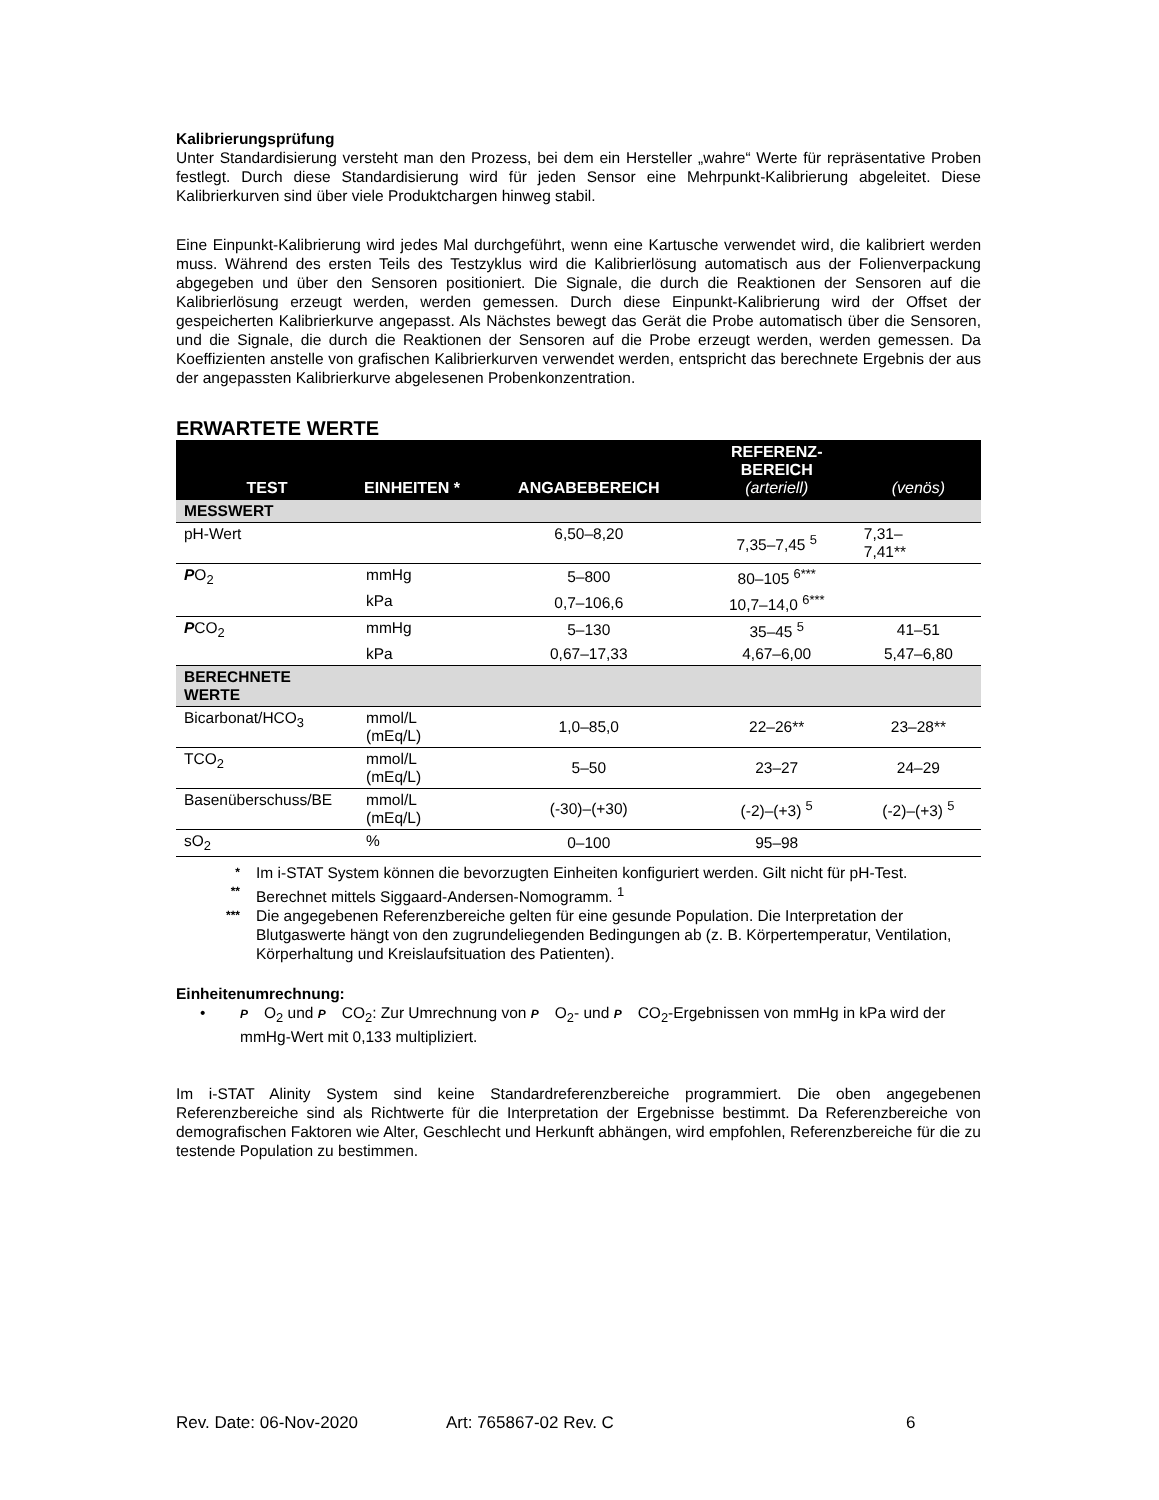Kalibrierungsprüfung
Unter Standardisierung versteht man den Prozess, bei dem ein Hersteller „wahre“ Werte für repräsentative Proben festlegt. Durch diese Standardisierung wird für jeden Sensor eine Mehrpunkt-Kalibrierung abgeleitet. Diese Kalibrierkurven sind über viele Produktchargen hinweg stabil.
Eine Einpunkt-Kalibrierung wird jedes Mal durchgeführt, wenn eine Kartusche verwendet wird, die kalibriert werden muss. Während des ersten Teils des Testzyklus wird die Kalibrierlösung automatisch aus der Folienverpackung abgegeben und über den Sensoren positioniert. Die Signale, die durch die Reaktionen der Sensoren auf die Kalibrierlösung erzeugt werden, werden gemessen. Durch diese Einpunkt-Kalibrierung wird der Offset der gespeicherten Kalibrierkurve angepasst. Als Nächstes bewegt das Gerät die Probe automatisch über die Sensoren, und die Signale, die durch die Reaktionen der Sensoren auf die Probe erzeugt werden, werden gemessen. Da Koeffizienten anstelle von grafischen Kalibrierkurven verwendet werden, entspricht das berechnete Ergebnis der aus der angepassten Kalibrierkurve abgelesenen Probenkonzentration.
ERWARTETE WERTE
| TEST | EINHEITEN * | ANGABEBEREICH | REFERENZ- BEREICH (arteriell) | (venös) |
| --- | --- | --- | --- | --- |
| MESSWERT | | | | |
| pH-Wert | | 6,50–8,20 | 7,35–7,45 <sup>5</sup> | 7,31– 7,41** |
| P O<sub>2</sub> | mmHg | 5–800 | 80–105 <sup>6***</sup> | |
| | kPa | 0,7–106,6 | 10,7–14,0 <sup>6***</sup> | |
| P CO<sub>2</sub> | mmHg | 5–130 | 35–45 <sup>5</sup> | 41–51 |
| | kPa | 0,67–17,33 | 4,67–6,00 | 5,47–6,80 |
| BERECHNETE WERTE | | | | |
| Bicarbonat/HCO<sub>3</sub> | mmol/L (mEq/L) | 1,0–85,0 | 22–26** | 23–28** |
| TCO<sub>2</sub> | mmol/L (mEq/L) | 5–50 | 23–27 | 24–29 |
| Basenüberschuss/BE | mmol/L (mEq/L) | (-30)–(+30) | (-2)–(+3) <sup>5</sup> | (-2)–(+3) <sup>5</sup> |
| sO<sub>2</sub> | % | 0–100 | 95–98 | |
* Im i-STAT System können die bevorzugten Einheiten konfiguriert werden. Gilt nicht für pH-Test.
** Berechnet mittels Siggaard-Andersen-Nomogramm. <sup>1</sup>
*** Die angegebenen Referenzbereiche gelten für eine gesunde Population. Die Interpretation der Blutgaswerte hängt von den zugrundeliegenden Bedingungen ab (z. B. Körpertemperatur, Ventilation, Körperhaltung und Kreislaufsituation des Patienten).
Einheitenumrechnung:
• P O<sub>2</sub> und P CO<sub>2</sub>: Zur Umrechnung von P O<sub>2</sub>- und P CO<sub>2</sub>-Ergebnissen von mmHg in kPa wird der mmHg-Wert mit 0,133 multipliziert.
Im i-STAT Alinity System sind keine Standardreferenzbereiche programmiert. Die oben angegebenen Referenzbereiche sind als Richtwerte für die Interpretation der Ergebnisse bestimmt. Da Referenzbereiche von demografischen Faktoren wie Alter, Geschlecht und Herkunft abhängen, wird empfohlen, Referenzbereiche für die zu testende Population zu bestimmen.
Rev. Date: 06-Nov-2020 Art: 765867-02 Rev. C 6